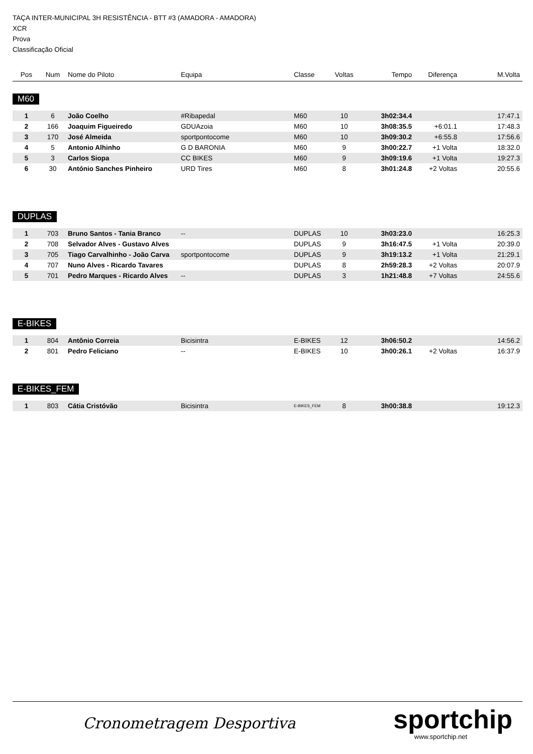TAÇA INTER-MUNICIPAL 3H RESISTÊNCIA - BTT #3 (AMADORA - AMADORA)
XCR
Prova
Classificação Oficial
| Pos | Num | Nome do Piloto | Equipa | Classe | Voltas | Tempo | Diferença | M.Volta |
| --- | --- | --- | --- | --- | --- | --- | --- | --- |
M60
| 1 | 6 | João Coelho | #Ribapedal | M60 | 10 | 3h02:34.4 | | 17:47.1 |
| 2 | 166 | Joaquim Figueiredo | GDUAzoia | M60 | 10 | 3h08:35.5 | +6:01.1 | 17:48.3 |
| 3 | 170 | José Almeida | sportpontocome | M60 | 10 | 3h09:30.2 | +6:55.8 | 17:56.6 |
| 4 | 5 | Antonio Alhinho | G D BARONIA | M60 | 9 | 3h00:22.7 | +1 Volta | 18:32.0 |
| 5 | 3 | Carlos Siopa | CC BIKES | M60 | 9 | 3h09:19.6 | +1 Volta | 19:27.3 |
| 6 | 30 | António Sanches Pinheiro | URD Tires | M60 | 8 | 3h01:24.8 | +2 Voltas | 20:55.6 |
DUPLAS
| 1 | 703 | Bruno Santos - Tania Branco | -- | DUPLAS | 10 | 3h03:23.0 | | 16:25.3 |
| 2 | 708 | Selvador Alves - Gustavo Alves | | DUPLAS | 9 | 3h16:47.5 | +1 Volta | 20:39.0 |
| 3 | 705 | Tiago Carvalhinho - João Carva | sportpontocome | DUPLAS | 9 | 3h19:13.2 | +1 Volta | 21:29.1 |
| 4 | 707 | Nuno Alves - Ricardo Tavares | | DUPLAS | 8 | 2h59:28.3 | +2 Voltas | 20:07.9 |
| 5 | 701 | Pedro Marques - Ricardo Alves | -- | DUPLAS | 3 | 1h21:48.8 | +7 Voltas | 24:55.6 |
E-BIKES
| 1 | 804 | Antônio Correia | Bicisintra | E-BIKES | 12 | 3h06:50.2 | | 14:56.2 |
| 2 | 801 | Pedro Feliciano | -- | E-BIKES | 10 | 3h00:26.1 | +2 Voltas | 16:37.9 |
E-BIKES_FEM
| 1 | 803 | Cátia Cristóvão | Bicisintra | E-BIKES_FEM | 8 | 3h00:38.8 | | 19:12.3 |
Cronometragem Desportiva sportchip
www.sportchip.net